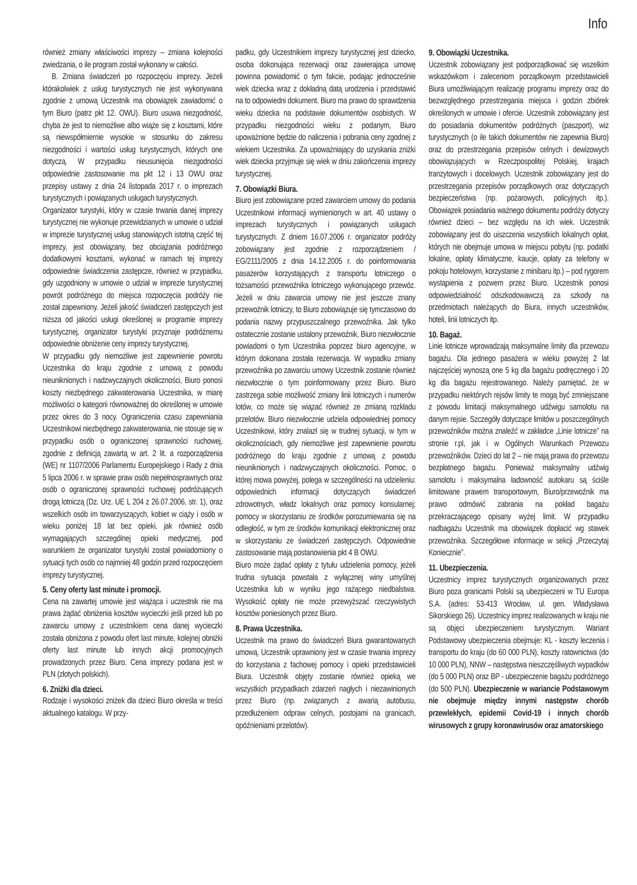Info
również zmiany właściwości imprezy – zmiana kolejności zwiedzania, o ile program został wykonany w całości.
B. Zmiana świadczeń po rozpoczęciu imprezy. Jeżeli którakolwiek z usług turystycznych nie jest wykonywana zgodnie z umową Uczestnik ma obowiązek zawiadomić o tym Biuro (patrz pkt 12. OWU). Biuro usuwa niezgodność, chyba że jest to niemożliwe albo wiąże się z kosztami, które są niewspółmiernie wysokie w stosunku do zakresu niezgodności i wartości usług turystycznych, których one dotyczą. W przypadku nieusunięcia niezgodności odpowiednie zastosowanie ma pkt 12 i 13 OWU oraz przepisy ustawy z dnia 24 listopada 2017 r. o imprezach turystycznych i powiązanych usługach turystycznych.
Organizator turystyki, który w czasie trwania danej imprezy turystycznej nie wykonuje przewidzianych w umowie o udział w imprezie turystycznej usług stanowiących istotną część tej imprezy, jest obowiązany, bez obciążania podróżnego dodatkowymi kosztami, wykonać w ramach tej imprezy odpowiednie świadczenia zastępcze, również w przypadku, gdy uzgodniony w umowie o udział w imprezie turystycznej powrót podróżnego do miejsca rozpoczęcia podróży nie został zapewniony. Jeżeli jakość świadczeń zastępczych jest niższa od jakości usługi określonej w programie imprezy turystycznej, organizator turystyki przyznaje podróżnemu odpowiednie obniżenie ceny imprezy turystycznej.
W przypadku gdy niemożliwe jest zapewnienie powrotu Uczestnika do kraju zgodnie z umową z powodu nieuniknionych i nadzwyczajnych okoliczności, Biuro ponosi koszty niezbędnego zakwaterowania Uczestnika, w miarę możliwości o kategorii równoważnej do określonej w umowie przez okres do 3 nocy. Ograniczenia czasu zapewniania Uczestnikowi niezbędnego zakwaterowania, nie stosuje się w przypadku osób o ograniczonej sprawności ruchowej, zgodnie z definicją zawartą w art. 2 lit. a rozporządzenia (WE) nr 1107/2006 Parlamentu Europejskiego i Rady z dnia 5 lipca 2006 r. w sprawie praw osób niepełnosprawnych oraz osób o ograniczonej sprawności ruchowej podróżujących drogą lotniczą (Dz. Urz. UE L 204 z 26.07.2006, str. 1), oraz wszelkich osób im towarzyszących, kobiet w ciąży i osób w wieku poniżej 18 lat bez opieki, jak również osób wymagających szczególnej opieki medycznej, pod warunkiem że organizator turystyki został powiadomiony o sytuacji tych osób co najmniej 48 godzin przed rozpoczęciem imprezy turystycznej.
5. Ceny oferty last minute i promocji.
Cena na zawartej umowie jest wiążąca i uczestnik nie ma prawa żądać obniżenia kosztów wycieczki jeśli przed lub po zawarciu umowy z uczestnikiem cena danej wycieczki została obniżona z powodu ofert last minute, kolejnej obniżki oferty last minute lub innych akcji promocyjnych prowadzonych przez Biuro. Cena imprezy podana jest w PLN (złotych polskich).
6. Zniżki dla dzieci.
Rodzaje i wysokości zniżek dla dzieci Biuro określa w treści aktualnego katalogu. W przy-
padku, gdy Uczestnikiem imprezy turystycznej jest dziecko, osoba dokonująca rezerwacji oraz zawierająca umowę powinna powiadomić o tym fakcie, podając jednocześnie wiek dziecka wraz z dokładną datą urodzenia i przedstawić na to odpowiedni dokument. Biuro ma prawo do sprawdzenia wieku dziecka na podstawie dokumentów osobistych. W przypadku niezgodności wieku z podanym, Biuro upoważnione będzie do naliczenia i pobrania ceny zgodnej z wiekiem Uczestnika. Za upoważniający do uzyskania zniżki wiek dziecka przyjmuje się wiek w dniu zakończenia imprezy turystycznej.
7. Obowiązki Biura.
Biuro jest zobowiązane przed zawarciem umowy do podania Uczestnikowi informacji wymienionych w art. 40 ustawy o imprezach turystycznych i powiązanych usługach turystycznych. Z dniem 16.07.2006 r. organizator podróży zobowiązany jest zgodnie z rozporządzeniem / EG/2111/2005 z dnia 14.12.2005 r. do poinformowania pasażerów korzystających z transportu lotniczego o tożsamości przewoźnika lotniczego wykonującego przewóz. Jeżeli w dniu zawarcia umowy nie jest jeszcze znany przewoźnik lotniczy, to Biuro zobowiązuje się tymczasowo do podania nazwy przypuszczalnego przewoźnika. Jak tylko ostatecznie zostanie ustalony przewoźnik, Biuro niezwłocznie powiadomi o tym Uczestnika poprzez biuro agencyjne, w którym dokonana została rezerwacja. W wypadku zmiany przewoźnika po zawarciu umowy Uczestnik zostanie również niezwłocznie o tym poinformowany przez Biuro. Biuro zastrzega sobie możliwość zmiany linii lotniczych i numerów lotów, co może się wiązać również ze zmianą rozkładu przelotów. Biuro niezwłocznie udziela odpowiedniej pomocy Uczestnikowi, który znalazł się w trudnej sytuacji, w tym w okolicznościach, gdy niemożliwe jest zapewnienie powrotu podróżnego do kraju zgodnie z umową z powodu nieuniknionych i nadzwyczajnych okoliczności. Pomoc, o której mowa powyżej, polega w szczególności na udzieleniu: odpowiednich informacji dotyczących świadczeń zdrowotnych, władz lokalnych oraz pomocy konsularnej; pomocy w skorzystaniu ze środków porozumiewania się na odległość, w tym ze środków komunikacji elektronicznej oraz w skorzystaniu ze świadczeń zastępczych. Odpowiednie zastosowanie mają postanowienia pkt 4 B OWU.
Biuro może żądać opłaty z tytułu udzielenia pomocy, jeżeli trudna sytuacja powstała z wyłącznej winy umyślnej Uczestnika lub w wyniku jego rażącego niedbalstwa. Wysokość opłaty nie może przewyższać rzeczywistych kosztów poniesionych przez Biuro.
8. Prawa Uczestnika.
Uczestnik ma prawo do świadczeń Biura gwarantowanych umową. Uczestnik uprawniony jest w czasie trwania imprezy do korzystania z fachowej pomocy i opieki przedstawicieli Biura. Uczestnik objęty zostanie również opieką we wszystkich przypadkach zdarzeń nagłych i niezawinionych przez Biuro (np. związanych z awarią autobusu, przedłużeniem odpraw celnych, postojami na granicach, opóźnieniami przelotów).
9. Obowiązki Uczestnika.
Uczestnik zobowiązany jest podporządkować się wszelkim wskazówkom i zaleceniom porządkowym przedstawicieli Biura umożliwiającym realizację programu imprezy oraz do bezwzględnego przestrzegania miejsca i godzin zbiórek określonych w umowie i ofercie. Uczestnik zobowiązany jest do posiadania dokumentów podróżnych (paszport), wiz turystycznych (o ile takich dokumentów nie zapewnia Biuro) oraz do przestrzegania przepisów celnych i dewizowych obowiązujących w Rzeczpospolitej Polskiej, krajach tranzytowych i docelowych. Uczestnik zobowiązany jest do przestrzegania przepisów porządkowych oraz dotyczących bezpieczeństwa (np. pożarowych, policyjnych itp.). Obowiązek posiadania ważnego dokumentu podróży dotyczy również dzieci – bez względu na ich wiek. Uczestnik zobowiązany jest do uiszczenia wszystkich lokalnych opłat, których nie obejmuje umowa w miejscu pobytu (np. podatki lokalne, opłaty klimatyczne, kaucje, opłaty za telefony w pokoju hotelowym, korzystanie z minibaru itp.) – pod rygorem wystąpienia z pozwem przez Biuro. Uczestnik ponosi odpowiedzialność odszkodowawczą za szkody na przedmiotach należących do Biura, innych uczestników, hoteli, linii lotniczych itp.
10. Bagaż.
Linie lotnicze wprowadzają maksymalne limity dla przewozu bagażu. Dla jednego pasażera w wieku powyżej 2 lat najczęściej wynoszą one 5 kg dla bagażu podręcznego i 20 kg dla bagażu rejestrowanego. Należy pamiętać, że w przypadku niektórych rejsów limity te mogą być zmniejszane z powodu limitacji maksymalnego udźwigu samolotu na danym rejsie. Szczegóły dotyczące limitów u poszczególnych przewoźników można znaleźć w zakładce „Linie lotnicze” na stronie r.pl, jak i w Ogólnych Warunkach Przewozu przewoźników. Dzieci do lat 2 – nie mają prawa do przewozu bezpłatnego bagażu. Ponieważ maksymalny udźwig samolotu i maksymalna ładowność autokaru są ściśle limitowane prawem transportowym, Biuro/przewoźnik ma prawo odmówić zabrania na pokład bagażu przekraczającego opisany wyżej limit. W przypadku nadbagażu Uczestnik ma obowiązek dopłacić wg stawek przewoźnika. Szczegółowe informacje w sekcji „Przeczytaj Koniecznie”.
11. Ubezpieczenia.
Uczestnicy imprez turystycznych organizowanych przez Biuro poza granicami Polski są ubezpieczeni w TU Europa S.A. (adres: 53-413 Wrocław, ul. gen. Władysława Sikorskiego 26). Uczestnicy imprez realizowanych w kraju nie są objęci ubezpieczeniem turystycznym. Wariant Podstawowy ubezpieczenia obejmuje: KL - koszty leczenia i transportu do kraju (do 60 000 PLN), koszty ratownictwa (do 10 000 PLN), NNW – następstwa nieszczęśliwych wypadków (do 5 000 PLN) oraz BP - ubezpieczenie bagażu podróżnego (do 500 PLN). Ubezpieczenie w wariancie Podstawowym nie obejmuje między innymi następstw chorób przewlekłych, epidemii Covid-19 i innych chorób wirusowych z grupy koronawirusów oraz amatorskiego